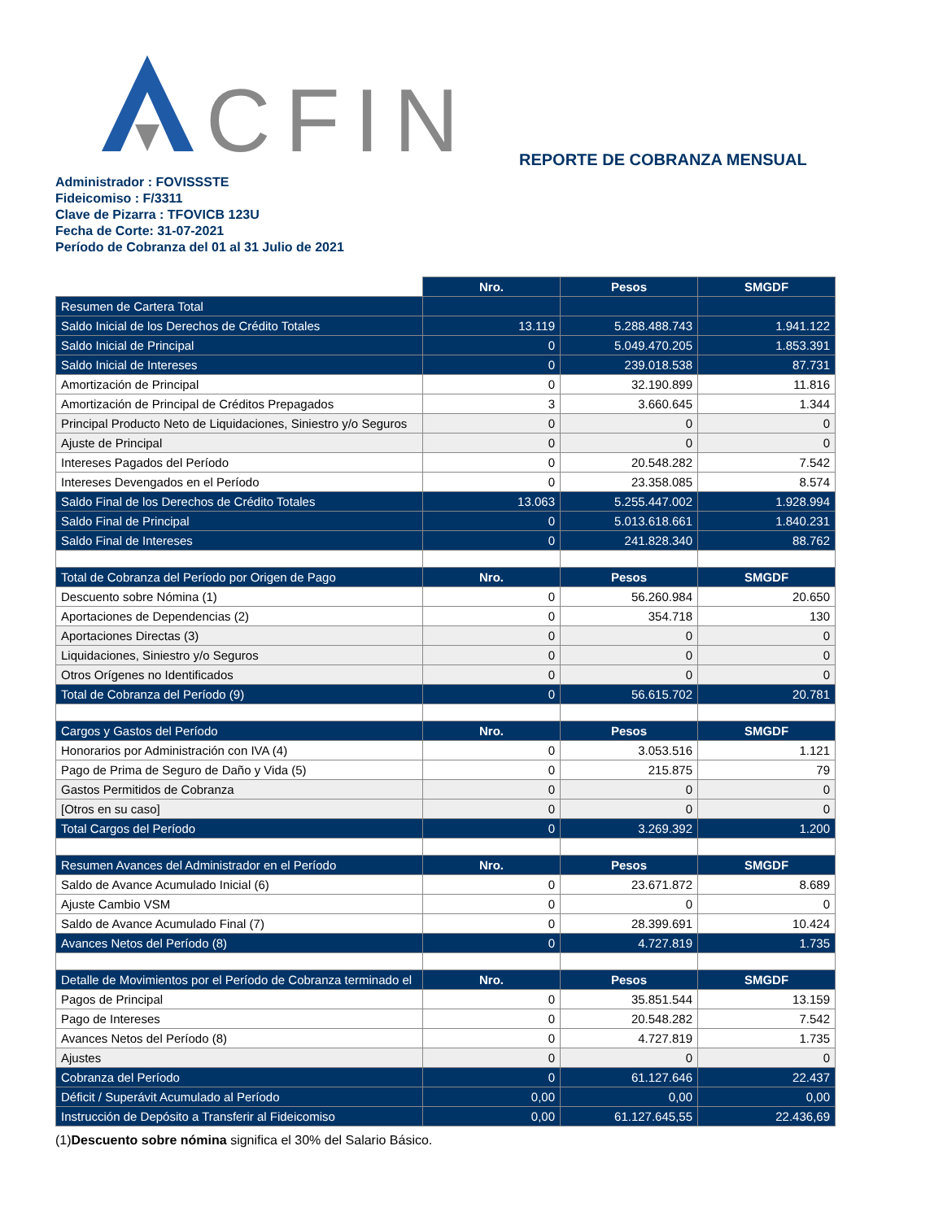CFIN
REPORTE DE COBRANZA MENSUAL
Administrador : FOVISSSTE
Fideicomiso : F/3311
Clave de Pizarra : TFOVICB 123U
Fecha de Corte: 31-07-2021
Período de Cobranza del 01 al 31 Julio de 2021
| | Nro. | Pesos | SMGDF |
| Resumen de Cartera Total | | | |
| Saldo Inicial de los Derechos de Crédito Totales | 13.119 | 5.288.488.743 | 1.941.122 |
| Saldo Inicial de Principal | 0 | 5.049.470.205 | 1.853.391 |
| Saldo Inicial de Intereses | 0 | 239.018.538 | 87.731 |
| Amortización de Principal | 0 | 32.190.899 | 11.816 |
| Amortización de Principal de Créditos Prepagados | 3 | 3.660.645 | 1.344 |
| Principal Producto Neto de Liquidaciones, Siniestro y/o Seguros | 0 | 0 | 0 |
| Ajuste de Principal | 0 | 0 | 0 |
| Intereses Pagados del Período | 0 | 20.548.282 | 7.542 |
| Intereses Devengados en el Período | 0 | 23.358.085 | 8.574 |
| Saldo Final de los Derechos de Crédito Totales | 13.063 | 5.255.447.002 | 1.928.994 |
| Saldo Final de Principal | 0 | 5.013.618.661 | 1.840.231 |
| Saldo Final de Intereses | 0 | 241.828.340 | 88.762 |
| Total de Cobranza del Período por Origen de Pago | Nro. | Pesos | SMGDF |
| Descuento sobre Nómina (1) | 0 | 56.260.984 | 20.650 |
| Aportaciones de Dependencias (2) | 0 | 354.718 | 130 |
| Aportaciones Directas (3) | 0 | 0 | 0 |
| Liquidaciones, Siniestro y/o Seguros | 0 | 0 | 0 |
| Otros Orígenes no Identificados | 0 | 0 | 0 |
| Total de Cobranza del Período (9) | 0 | 56.615.702 | 20.781 |
| Cargos y Gastos del Período | Nro. | Pesos | SMGDF |
| Honorarios por Administración con IVA (4) | 0 | 3.053.516 | 1.121 |
| Pago de Prima de Seguro de Daño y Vida (5) | 0 | 215.875 | 79 |
| Gastos Permitidos de Cobranza | 0 | 0 | 0 |
| [Otros en su caso] | 0 | 0 | 0 |
| Total Cargos del Período | 0 | 3.269.392 | 1.200 |
| Resumen Avances del Administrador en el Período | Nro. | Pesos | SMGDF |
| Saldo de Avance Acumulado Inicial (6) | 0 | 23.671.872 | 8.689 |
| Ajuste Cambio VSM | 0 | 0 | 0 |
| Saldo de Avance Acumulado Final (7) | 0 | 28.399.691 | 10.424 |
| Avances Netos del Período (8) | 0 | 4.727.819 | 1.735 |
| Detalle de Movimientos por el Período de Cobranza terminado el | Nro. | Pesos | SMGDF |
| Pagos de Principal | 0 | 35.851.544 | 13.159 |
| Pago de Intereses | 0 | 20.548.282 | 7.542 |
| Avances Netos del Período (8) | 0 | 4.727.819 | 1.735 |
| Ajustes | 0 | 0 | 0 |
| Cobranza del Período | 0 | 61.127.646 | 22.437 |
| Déficit / Superávit Acumulado al Período | 0,00 | 0,00 | 0,00 |
| Instrucción de Depósito a Transferir al Fideicomiso | 0,00 | 61.127.645,55 | 22.436,69 |
(1)Descuento sobre nómina significa el 30% del Salario Básico.